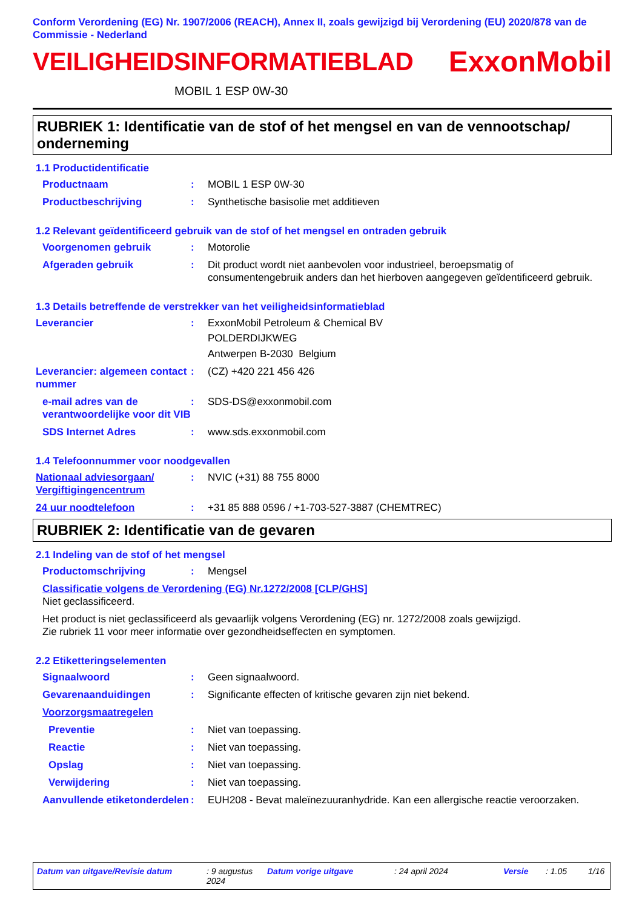Conform Verordening (EG) Nr. 1907/2006 (REACH), Annex II, zoals gewijzigd bij Verordening (EU) 2020/878 van de Commissie - Nederland
VEILIGHEIDSINFORMATIEBLAD ExxonMobil
MOBIL 1 ESP 0W-30
RUBRIEK 1: Identificatie van de stof of het mengsel en van de vennootschap/ onderneming
1.1 Productidentificatie
Productnaam : MOBIL 1 ESP 0W-30
Productbeschrijving : Synthetische basisolie met additieven
1.2 Relevant geïdentificeerd gebruik van de stof of het mengsel en ontraden gebruik
Voorgenomen gebruik : Motorolie
Afgeraden gebruik : Dit product wordt niet aanbevolen voor industrieel, beroepsmatig of consumentengebruik anders dan het hierboven aangegeven geïdentificeerd gebruik.
1.3 Details betreffende de verstrekker van het veiligheidsinformatieblad
Leverancier : ExxonMobil Petroleum & Chemical BV
POLDERDIJKWEG
Antwerpen B-2030 Belgium
Leverancier: algemeen contact nummer
: (CZ) +420 221 456 426
e-mail adres van de verantwoordelijke voor dit VIB
: SDS-DS@exxonmobil.com
SDS Internet Adres : www.sds.exxonmobil.com
1.4 Telefoonnummer voor noodgevallen
Nationaal adviesorgaan/ Vergiftigingencentrum
: NVIC (+31) 88 755 8000
24 uur noodtelefoon : +31 85 888 0596 / +1-703-527-3887 (CHEMTREC)
RUBRIEK 2: Identificatie van de gevaren
2.1 Indeling van de stof of het mengsel
Productomschrijving : Mengsel
Classificatie volgens de Verordening (EG) Nr.1272/2008 [CLP/GHS]
Niet geclassificeerd.
Het product is niet geclassificeerd als gevaarlijk volgens Verordening (EG) nr. 1272/2008 zoals gewijzigd.
Zie rubriek 11 voor meer informatie over gezondheidseffecten en symptomen.
2.2 Etiketteringselementen
Signaalwoord : Geen signaalwoord.
Gevarenaanduidingen : Significante effecten of kritische gevaren zijn niet bekend.
Voorzorgsmaatregelen
Preventie : Niet van toepassing.
Reactie : Niet van toepassing.
Opslag : Niet van toepassing.
Verwijdering : Niet van toepassing.
Aanvullende etiketonderdelen
: EUH208 - Bevat maleïnezuuranhydride. Kan een allergische reactie veroorzaken.
Datum van uitgave/Revisie datum: 9 augustus 2024 Datum vorige uitgave: 24 april 2024 Versie: 1.05 1/16